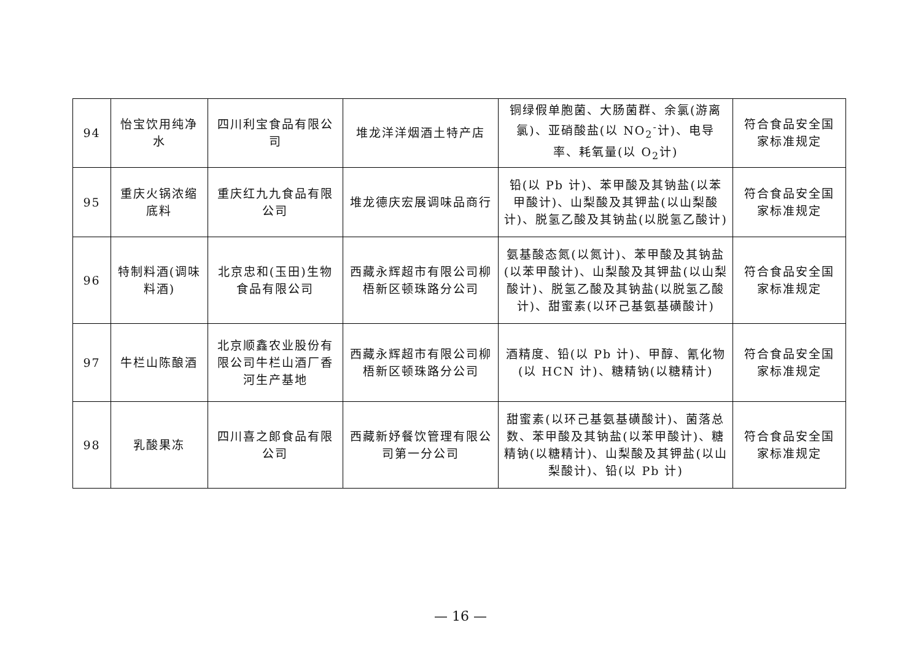| 94 | 怡宝饮用纯净水 | 四川利宝食品有限公司 | 堆龙洋洋烟酒土特产店 | 铜绿假单胞菌、大肠菌群、余氯(游离氯)、亚硝酸盐(以 NO<sub>2</sub><sup>-</sup>计)、电导率、耗氧量(以 O<sub>2</sub>计) | 符合食品安全国家标准规定 |
| 95 | 重庆火锅浓缩底料 | 重庆红九九食品有限公司 | 堆龙德庆宏展调味品商行 | 铅(以 Pb 计)、苯甲酸及其钠盐(以苯甲酸计)、山梨酸及其钾盐(以山梨酸计)、脱氢乙酸及其钠盐(以脱氢乙酸计) | 符合食品安全国家标准规定 |
| 96 | 特制料酒(调味料酒) | 北京忠和(玉田)生物食品有限公司 | 西藏永辉超市有限公司柳梧新区顿珠路分公司 | 氨基酸态氮(以氮计)、苯甲酸及其钠盐(以苯甲酸计)、山梨酸及其钾盐(以山梨酸计)、脱氢乙酸及其钠盐(以脱氢乙酸计)、甜蜜素(以环己基氨基磺酸计) | 符合食品安全国家标准规定 |
| 97 | 牛栏山陈酿酒 | 北京顺鑫农业股份有限公司牛栏山酒厂香河生产基地 | 西藏永辉超市有限公司柳梧新区顿珠路分公司 | 酒精度、铅(以 Pb 计)、甲醇、氰化物(以 HCN 计)、糖精钠(以糖精计) | 符合食品安全国家标准规定 |
| 98 | 乳酸果冻 | 四川喜之郎食品有限公司 | 西藏新妤餐饮管理有限公司第一分公司 | 甜蜜素(以环己基氨基磺酸计)、菌落总数、苯甲酸及其钠盐(以苯甲酸计)、糖精钠(以糖精计)、山梨酸及其钾盐(以山梨酸计)、铅(以 Pb 计) | 符合食品安全国家标准规定 |
— 16 —